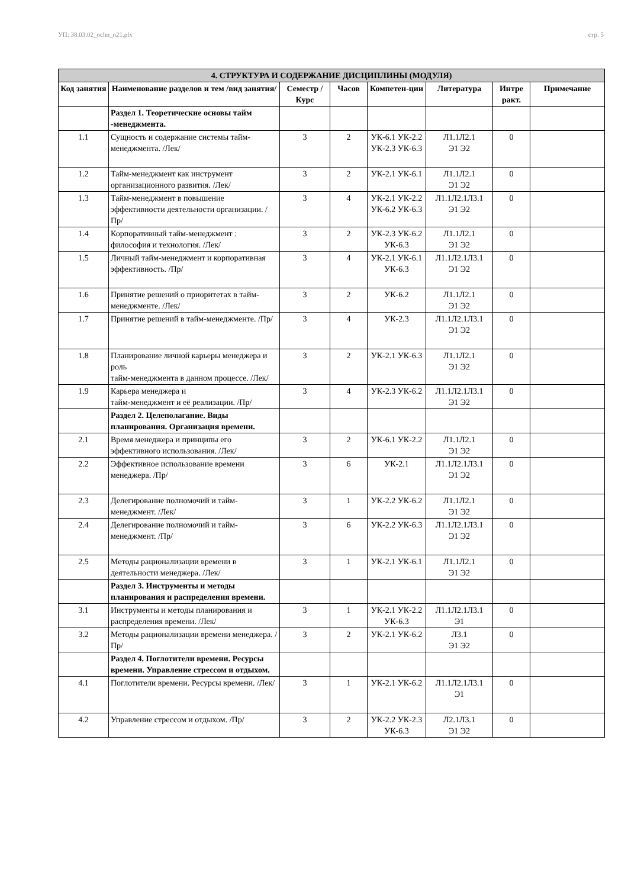УП: 38.03.02_ochn_n21.plx стр. 5
| 4. СТРУКТУРА И СОДЕРЖАНИЕ ДИСЦИПЛИНЫ (МОДУЛЯ) | | | | | | | |
| --- | --- | --- | --- | --- | --- | --- | --- |
| Код занятия | Наименование разделов и тем /вид занятия/ | Семестр / Курс | Часов | Компетен-ции | Литература | Интре ракт. | Примечание |
| | Раздел 1. Теоретические основы тайм -менеджмента. | | | | | | |
| 1.1 | Сущность и содержание системы тайм- менеджмента. /Лек/ | 3 | 2 | УК-6.1 УК-2.2 УК-2.3 УК-6.3 | Л1.1Л2.1 Э1 Э2 | 0 | |
| 1.2 | Тайм-менеджмент как инструмент организационного развития. /Лек/ | 3 | 2 | УК-2.1 УК-6.1 | Л1.1Л2.1 Э1 Э2 | 0 | |
| 1.3 | Тайм-менеджмент в повышение эффективности деятельности организации. /Пр/ | 3 | 4 | УК-2.1 УК-2.2 УК-6.2 УК-6.3 | Л1.1Л2.1Л3.1 Э1 Э2 | 0 | |
| 1.4 | Корпоративный тайм-менеджмент : философия и технология. /Лек/ | 3 | 2 | УК-2.3 УК-6.2 УК-6.3 | Л1.1Л2.1 Э1 Э2 | 0 | |
| 1.5 | Личный тайм-менеджмент и корпоративная эффективность. /Пр/ | 3 | 4 | УК-2.1 УК-6.1 УК-6.3 | Л1.1Л2.1Л3.1 Э1 Э2 | 0 | |
| 1.6 | Принятие решений о приоритетах в тайм-менеджменте. /Лек/ | 3 | 2 | УК-6.2 | Л1.1Л2.1 Э1 Э2 | 0 | |
| 1.7 | Принятие решений в тайм-менеджменте. /Пр/ | 3 | 4 | УК-2.3 | Л1.1Л2.1Л3.1 Э1 Э2 | 0 | |
| 1.8 | Планирование личной карьеры менеджера и роль тайм-менеджмента в данном процессе. /Лек/ | 3 | 2 | УК-2.1 УК-6.3 | Л1.1Л2.1 Э1 Э2 | 0 | |
| 1.9 | Карьера менеджера и тайм-менеджмент и её реализации. /Пр/ | 3 | 4 | УК-2.3 УК-6.2 | Л1.1Л2.1Л3.1 Э1 Э2 | 0 | |
| | Раздел 2. Целеполагание. Виды планирования. Организация времени. | | | | | | |
| 2.1 | Время менеджера и принципы его эффективного использования. /Лек/ | 3 | 2 | УК-6.1 УК-2.2 | Л1.1Л2.1 Э1 Э2 | 0 | |
| 2.2 | Эффективное использование времени менеджера. /Пр/ | 3 | 6 | УК-2.1 | Л1.1Л2.1Л3.1 Э1 Э2 | 0 | |
| 2.3 | Делегирование полномочий и тайм-менеджмент. /Лек/ | 3 | 1 | УК-2.2 УК-6.2 | Л1.1Л2.1 Э1 Э2 | 0 | |
| 2.4 | Делегирование полномочий и тайм-менеджмент. /Пр/ | 3 | 6 | УК-2.2 УК-6.3 | Л1.1Л2.1Л3.1 Э1 Э2 | 0 | |
| 2.5 | Методы рационализации времени в деятельности менеджера. /Лек/ | 3 | 1 | УК-2.1 УК-6.1 | Л1.1Л2.1 Э1 Э2 | 0 | |
| | Раздел 3. Инструменты и методы планирования и распределения времени. | | | | | | |
| 3.1 | Инструменты и методы планирования и распределения времени. /Лек/ | 3 | 1 | УК-2.1 УК-2.2 УК-6.3 | Л1.1Л2.1Л3.1 Э1 | 0 | |
| 3.2 | Методы рационализации времени менеджера. /Пр/ | 3 | 2 | УК-2.1 УК-6.2 | Л3.1 Э1 Э2 | 0 | |
| | Раздел 4. Поглотители времени. Ресурсы времени. Управление стрессом и отдыхом. | | | | | | |
| 4.1 | Поглотители времени. Ресурсы времени. /Лек/ | 3 | 1 | УК-2.1 УК-6.2 | Л1.1Л2.1Л3.1 Э1 | 0 | |
| 4.2 | Управление стрессом и отдыхом. /Пр/ | 3 | 2 | УК-2.2 УК-2.3 УК-6.3 | Л2.1Л3.1 Э1 Э2 | 0 | |